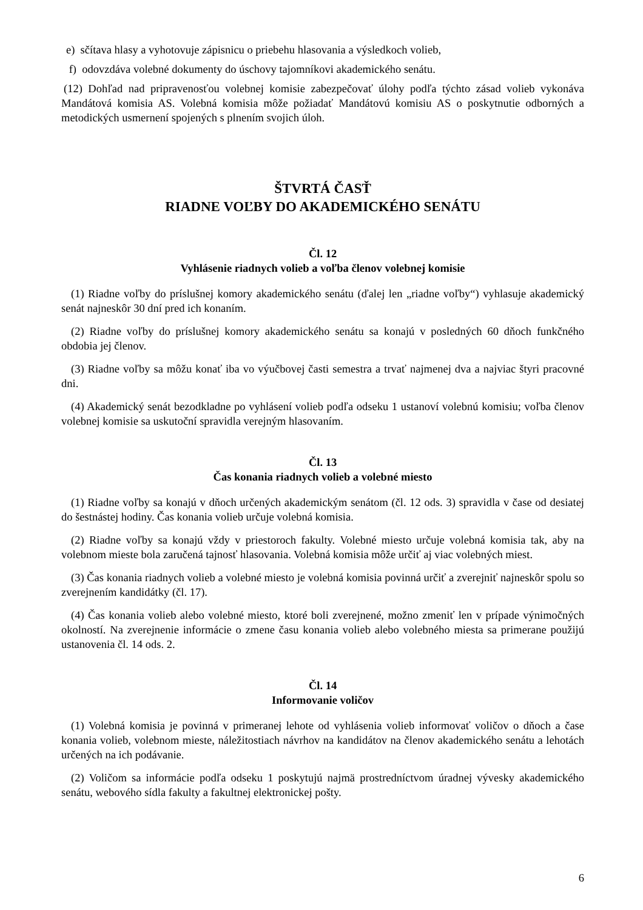e) sčítava hlasy a vyhotovuje zápisnicu o priebehu hlasovania a výsledkoch volieb,
f) odovzdáva volebné dokumenty do úschovy tajomníkovi akademického senátu.
(12) Dohľad nad pripravenosťou volebnej komisie zabezpečovať úlohy podľa týchto zásad volieb vykonáva Mandátová komisia AS. Volebná komisia môže požiadať Mandátovú komisiu AS o poskytnutie odborných a metodických usmernení spojených s plnením svojich úloh.
ŠTVRTÁ ČASŤ
RIADNE VOĽBY DO AKADEMICKÉHO SENÁTU
Čl. 12
Vyhlásenie riadnych volieb a voľba členov volebnej komisie
(1) Riadne voľby do príslušnej komory akademického senátu (ďalej len „riadne voľby“) vyhlasuje akademický senát najneskôr 30 dní pred ich konaním.
(2) Riadne voľby do príslušnej komory akademického senátu sa konajú v posledných 60 dňoch funkčného obdobia jej členov.
(3) Riadne voľby sa môžu konať iba vo výučbovej časti semestra a trvať najmenej dva a najviac štyri pracovné dni.
(4) Akademický senát bezodkladne po vyhlásení volieb podľa odseku 1 ustanoví volebnú komisiu; voľba členov volebnej komisie sa uskutoční spravidla verejným hlasovaním.
Čl. 13
Čas konania riadnych volieb a volebné miesto
(1) Riadne voľby sa konajú v dňoch určených akademickým senátom (čl. 12 ods. 3) spravidla v čase od desiatej do šestnástej hodiny. Čas konania volieb určuje volebná komisia.
(2) Riadne voľby sa konajú vždy v priestoroch fakulty. Volebné miesto určuje volebná komisia tak, aby na volebnom mieste bola zaručená tajnosť hlasovania. Volebná komisia môže určiť aj viac volebných miest.
(3) Čas konania riadnych volieb a volebné miesto je volebná komisia povinná určiť a zverejniť najneskôr spolu so zverejnením kandidátky (čl. 17).
(4) Čas konania volieb alebo volebné miesto, ktoré boli zverejnené, možno zmeniť len v prípade výnimočných okolností. Na zverejnenie informácie o zmene času konania volieb alebo volebného miesta sa primerane použijú ustanovenia čl. 14 ods. 2.
Čl. 14
Informovanie voličov
(1) Volebná komisia je povinná v primeranej lehote od vyhlásenia volieb informovať voličov o dňoch a čase konania volieb, volebnom mieste, náležitostiach návrhov na kandidátov na členov akademického senátu a lehotách určených na ich podávanie.
(2) Voličom sa informácie podľa odseku 1 poskytujú najmä prostredníctvom úradnej vývesky akademického senátu, webového sídla fakulty a fakultnej elektronickej pošty.
6